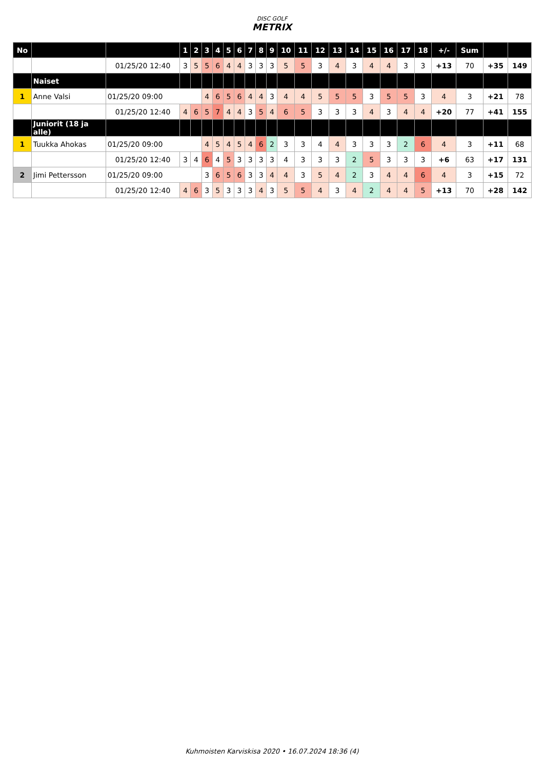DISC GOLF
METRIX
| No | | | 1 | 2 | 3 | 4 | 5 | 6 | 7 | 8 | 9 | 10 | 11 | 12 | 13 | 14 | 15 | 16 | 17 | 18 | +/- | Sum | | |
| --- | --- | --- | --- | --- | --- | --- | --- | --- | --- | --- | --- | --- | --- | --- | --- | --- | --- | --- | --- | --- | --- | --- | --- | --- |
| | | 01/25/20 12:40 | 3 | 5 | 5 | 6 | 4 | 4 | 3 | 3 | 3 | 5 | 5 | 3 | 4 | 3 | 4 | 4 | 3 | 3 | +13 | 70 | +35 | 149 |
| | Naiset | | | | | | | | | | | | | | | | | | | | | | | |
| 1 | Anne Valsi | 01/25/20 09:00 | | | 4 | 6 | 5 | 6 | 4 | 4 | 3 | 4 | 4 | 5 | 5 | 5 | 3 | 5 | 5 | 3 | 4 | 3 | +21 | 78 |
| | | 01/25/20 12:40 | 4 | 6 | 5 | 7 | 4 | 4 | 3 | 5 | 4 | 6 | 5 | 3 | 3 | 3 | 4 | 3 | 4 | 4 | +20 | 77 | +41 | 155 |
| | Juniorit (18 ja alle) | | | | | | | | | | | | | | | | | | | | | | | |
| 1 | Tuukka Ahokas | 01/25/20 09:00 | | | 4 | 5 | 4 | 5 | 4 | 6 | 2 | 3 | 3 | 4 | 4 | 3 | 3 | 3 | 2 | 6 | 4 | 3 | +11 | 68 |
| | | 01/25/20 12:40 | 3 | 4 | 6 | 4 | 5 | 3 | 3 | 3 | 3 | 4 | 3 | 3 | 3 | 2 | 5 | 3 | 3 | 3 | +6 | 63 | +17 | 131 |
| 2 | Jimi Pettersson | 01/25/20 09:00 | | | 3 | 6 | 5 | 6 | 3 | 3 | 4 | 4 | 3 | 5 | 4 | 2 | 3 | 4 | 4 | 6 | 4 | 3 | +15 | 72 |
| | | 01/25/20 12:40 | 4 | 6 | 3 | 5 | 3 | 3 | 3 | 4 | 3 | 5 | 5 | 4 | 3 | 4 | 2 | 4 | 4 | 5 | +13 | 70 | +28 | 142 |
Kuhmoisten Karviskisa 2020 • 16.07.2024 18:36 (4)